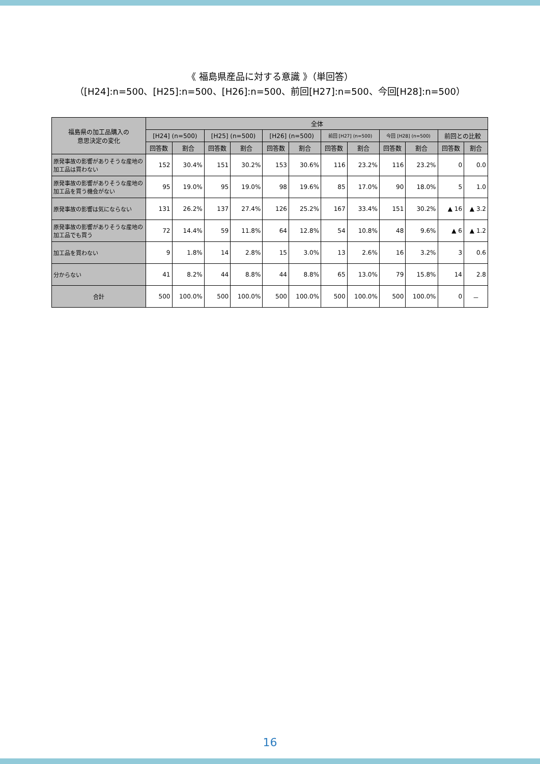《 福島県産品に対する意識 》（単回答）
（[H24]:n=500、[H25]:n=500、[H26]:n=500、前回[H27]:n=500、今回[H28]:n=500）
| 福島県の加工品購入の 意思決定の変化 | 全体 | | | | | | | | | | | |
| --- | --- | --- | --- | --- | --- | --- | --- | --- | --- | --- | --- | --- |
| | [H24] (n=500) | | [H25] (n=500) | | [H26] (n=500) | | 前回 [H27] (n=500) | | 今回 [H28] (n=500) | | 前回との比較 | |
| | 回答数 | 割合 | 回答数 | 割合 | 回答数 | 割合 | 回答数 | 割合 | 回答数 | 割合 | 回答数 | 割合 |
| 原発事故の影響がありそうな産地の加工品は買わない | 152 | 30.4% | 151 | 30.2% | 153 | 30.6% | 116 | 23.2% | 116 | 23.2% | 0 | 0.0 |
| 原発事故の影響がありそうな産地の加工品を買う機会がない | 95 | 19.0% | 95 | 19.0% | 98 | 19.6% | 85 | 17.0% | 90 | 18.0% | 5 | 1.0 |
| 原発事故の影響は気にならない | 131 | 26.2% | 137 | 27.4% | 126 | 25.2% | 167 | 33.4% | 151 | 30.2% | ▲ 16 | ▲ 3.2 |
| 原発事故の影響がありそうな産地の加工品でも買う | 72 | 14.4% | 59 | 11.8% | 64 | 12.8% | 54 | 10.8% | 48 | 9.6% | ▲ 6 | ▲ 1.2 |
| 加工品を買わない | 9 | 1.8% | 14 | 2.8% | 15 | 3.0% | 13 | 2.6% | 16 | 3.2% | 3 | 0.6 |
| 分からない | 41 | 8.2% | 44 | 8.8% | 44 | 8.8% | 65 | 13.0% | 79 | 15.8% | 14 | 2.8 |
| 合計 | 500 | 100.0% | 500 | 100.0% | 500 | 100.0% | 500 | 100.0% | 500 | 100.0% | 0 | － |
16